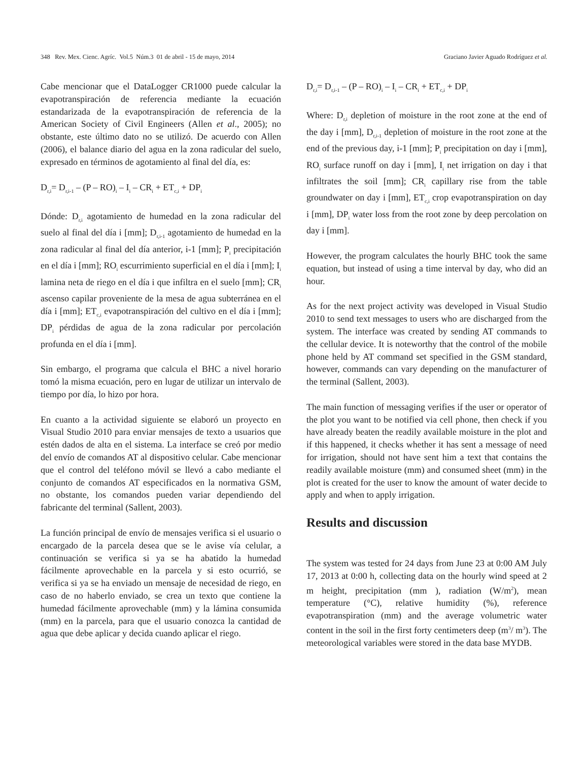348 Rev. Mex. Cienc. Agríc. Vol.5 Núm.3 01 de abril - 15 de mayo, 2014 Graciano Javier Aguado Rodríguez et al.
Cabe mencionar que el DataLogger CR1000 puede calcular la evapotranspiración de referencia mediante la ecuación estandarizada de la evapotranspiración de referencia de la American Society of Civil Engineers (Allen et al., 2005); no obstante, este último dato no se utilizó. De acuerdo con Allen (2006), el balance diario del agua en la zona radicular del suelo, expresado en términos de agotamiento al final del día, es:
D<sub>r,i</sub>= D<sub>r,i-1</sub> – (P – RO)<sub>i</sub> – I<sub>i</sub> – CR<sub>i</sub> + ET<sub>c,i</sub> + DP<sub>i</sub>
Dónde: D<sub>r,i</sub> agotamiento de humedad en la zona radicular del suelo al final del día i [mm]; D<sub>r,i-1</sub> agotamiento de humedad en la zona radicular al final del día anterior, i-1 [mm]; P<sub>i</sub> precipitación en el día i [mm]; RO<sub>i</sub> escurrimiento superficial en el día i [mm]; I<sub>i</sub> lamina neta de riego en el día i que infiltra en el suelo [mm]; CR<sub>i</sub> ascenso capilar proveniente de la mesa de agua subterránea en el día i [mm]; ET<sub>c,i</sub> evapotranspiración del cultivo en el día i [mm]; DP<sub>i</sub> pérdidas de agua de la zona radicular por percolación profunda en el día i [mm].
Sin embargo, el programa que calcula el BHC a nivel horario tomó la misma ecuación, pero en lugar de utilizar un intervalo de tiempo por día, lo hizo por hora.
En cuanto a la actividad siguiente se elaboró un proyecto en Visual Studio 2010 para enviar mensajes de texto a usuarios que estén dados de alta en el sistema. La interface se creó por medio del envío de comandos AT al dispositivo celular. Cabe mencionar que el control del teléfono móvil se llevó a cabo mediante el conjunto de comandos AT especificados en la normativa GSM, no obstante, los comandos pueden variar dependiendo del fabricante del terminal (Sallent, 2003).
La función principal de envío de mensajes verifica si el usuario o encargado de la parcela desea que se le avise vía celular, a continuación se verifica si ya se ha abatido la humedad fácilmente aprovechable en la parcela y si esto ocurrió, se verifica si ya se ha enviado un mensaje de necesidad de riego, en caso de no haberlo enviado, se crea un texto que contiene la humedad fácilmente aprovechable (mm) y la lámina consumida (mm) en la parcela, para que el usuario conozca la cantidad de agua que debe aplicar y decida cuando aplicar el riego.
D<sub>r,i</sub>= D<sub>r,i-1</sub> – (P – RO)<sub>i</sub> – I<sub>i</sub> – CR<sub>i</sub> + ET<sub>c,i</sub> + DP<sub>i</sub>
Where: D<sub>r,i</sub> depletion of moisture in the root zone at the end of the day i [mm], D<sub>r,i-1</sub> depletion of moisture in the root zone at the end of the previous day, i-1 [mm]; P<sub>i</sub> precipitation on day i [mm], RO<sub>i</sub> surface runoff on day i [mm], I<sub>i</sub> net irrigation on day i that infiltrates the soil [mm]; CR<sub>i</sub> capillary rise from the table groundwater on day i [mm], ET<sub>c,i</sub> crop evapotranspiration on day i [mm], DP<sub>i</sub> water loss from the root zone by deep percolation on day i [mm].
However, the program calculates the hourly BHC took the same equation, but instead of using a time interval by day, who did an hour.
As for the next project activity was developed in Visual Studio 2010 to send text messages to users who are discharged from the system. The interface was created by sending AT commands to the cellular device. It is noteworthy that the control of the mobile phone held by AT command set specified in the GSM standard, however, commands can vary depending on the manufacturer of the terminal (Sallent, 2003).
The main function of messaging verifies if the user or operator of the plot you want to be notified via cell phone, then check if you have already beaten the readily available moisture in the plot and if this happened, it checks whether it has sent a message of need for irrigation, should not have sent him a text that contains the readily available moisture (mm) and consumed sheet (mm) in the plot is created for the user to know the amount of water decide to apply and when to apply irrigation.
Results and discussion
The system was tested for 24 days from June 23 at 0:00 AM July 17, 2013 at 0:00 h, collecting data on the hourly wind speed at 2 m height, precipitation (mm ), radiation (W/m<sup>2</sup>), mean temperature (°C), relative humidity (%), reference evapotranspiration (mm) and the average volumetric water content in the soil in the first forty centimeters deep (m<sup>3</sup>/ m<sup>3</sup>). The meteorological variables were stored in the data base MYDB.